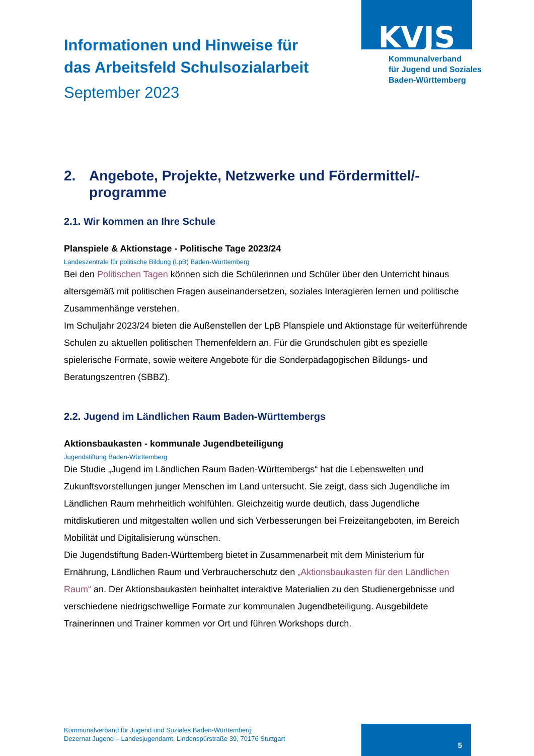KVJS
Kommunalverband
für Jugend und Soziales
Baden-Württemberg
Informationen und Hinweise für
das Arbeitsfeld Schulsozialarbeit
September 2023
2. Angebote, Projekte, Netzwerke und Fördermittel/-programme
2.1. Wir kommen an Ihre Schule
Planspiele & Aktionstage - Politische Tage 2023/24
Landeszentrale für politische Bildung (LpB) Baden-Württemberg
Bei den Politischen Tagen können sich die Schülerinnen und Schüler über den Unterricht hinaus altersgemäß mit politischen Fragen auseinandersetzen, soziales Interagieren lernen und politische Zusammenhänge verstehen.
Im Schuljahr 2023/24 bieten die Außenstellen der LpB Planspiele und Aktionstage für weiterführende Schulen zu aktuellen politischen Themenfeldern an. Für die Grundschulen gibt es spezielle spielerische Formate, sowie weitere Angebote für die Sonderpädagogischen Bildungs- und Beratungszentren (SBBZ).
2.2. Jugend im Ländlichen Raum Baden-Württembergs
Aktionsbaukasten - kommunale Jugendbeteiligung
Jugendstiftung Baden-Württemberg
Die Studie „Jugend im Ländlichen Raum Baden-Württembergs“ hat die Lebenswelten und Zukunftsvorstellungen junger Menschen im Land untersucht. Sie zeigt, dass sich Jugendliche im Ländlichen Raum mehrheitlich wohlfühlen. Gleichzeitig wurde deutlich, dass Jugendliche mitdiskutieren und mitgestalten wollen und sich Verbesserungen bei Freizeitangeboten, im Bereich Mobilität und Digitalisierung wünschen.
Die Jugendstiftung Baden-Württemberg bietet in Zusammenarbeit mit dem Ministerium für Ernährung, Ländlichen Raum und Verbraucherschutz den „Aktionsbaukasten für den Ländlichen Raum“ an. Der Aktionsbaukasten beinhaltet interaktive Materialien zu den Studienergebnisse und verschiedene niedrigschwellige Formate zur kommunalen Jugendbeteiligung. Ausgebildete Trainerinnen und Trainer kommen vor Ort und führen Workshops durch.
Kommunalverband für Jugend und Soziales Baden-Württemberg
Dezernat Jugend – Landesjugendamt, Lindenspürstraße 39, 70176 Stuttgart
5